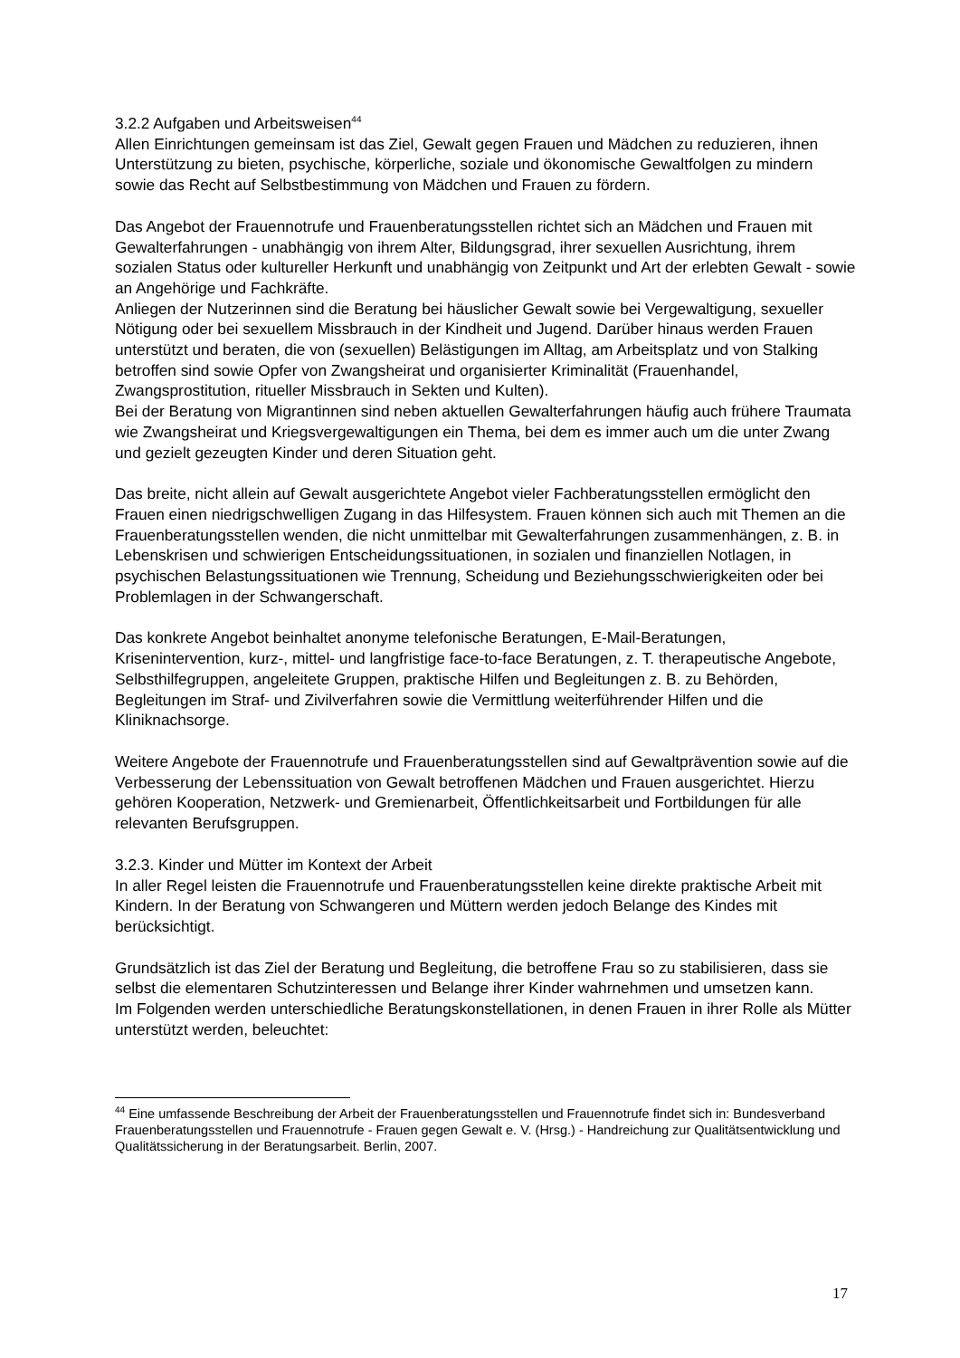3.2.2 Aufgaben und Arbeitsweisen<sup>44</sup>
Allen Einrichtungen gemeinsam ist das Ziel, Gewalt gegen Frauen und Mädchen zu reduzieren, ihnen Unterstützung zu bieten, psychische, körperliche, soziale und ökonomische Gewaltfolgen zu mindern sowie das Recht auf Selbstbestimmung von Mädchen und Frauen zu fördern.
Das Angebot der Frauennotrufe und Frauenberatungsstellen richtet sich an Mädchen und Frauen mit Gewalterfahrungen - unabhängig von ihrem Alter, Bildungsgrad, ihrer sexuellen Ausrichtung, ihrem sozialen Status oder kultureller Herkunft und unabhängig von Zeitpunkt und Art der erlebten Gewalt - sowie an Angehörige und Fachkräfte.
Anliegen der Nutzerinnen sind die Beratung bei häuslicher Gewalt sowie bei Vergewaltigung, sexueller Nötigung oder bei sexuellem Missbrauch in der Kindheit und Jugend. Darüber hinaus werden Frauen unterstützt und beraten, die von (sexuellen) Belästigungen im Alltag, am Arbeitsplatz und von Stalking betroffen sind sowie Opfer von Zwangsheirat und organisierter Kriminalität (Frauenhandel, Zwangsprostitution, ritueller Missbrauch in Sekten und Kulten).
Bei der Beratung von Migrantinnen sind neben aktuellen Gewalterfahrungen häufig auch frühere Traumata wie Zwangsheirat und Kriegsvergewaltigungen ein Thema, bei dem es immer auch um die unter Zwang und gezielt gezeugten Kinder und deren Situation geht.
Das breite, nicht allein auf Gewalt ausgerichtete Angebot vieler Fachberatungsstellen ermöglicht den Frauen einen niedrigschwelligen Zugang in das Hilfesystem. Frauen können sich auch mit Themen an die Frauenberatungsstellen wenden, die nicht unmittelbar mit Gewalterfahrungen zusammenhängen, z. B. in Lebenskrisen und schwierigen Entscheidungssituationen, in sozialen und finanziellen Notlagen, in psychischen Belastungssituationen wie Trennung, Scheidung und Beziehungsschwierigkeiten oder bei Problemlagen in der Schwangerschaft.
Das konkrete Angebot beinhaltet anonyme telefonische Beratungen, E-Mail-Beratungen, Krisenintervention, kurz-, mittel- und langfristige face-to-face Beratungen, z. T. therapeutische Angebote, Selbsthilfegruppen, angeleitete Gruppen, praktische Hilfen und Begleitungen z. B. zu Behörden, Begleitungen im Straf- und Zivilverfahren sowie die Vermittlung weiterführender Hilfen und die Kliniknachsorge.
Weitere Angebote der Frauennotrufe und Frauenberatungsstellen sind auf Gewaltprävention sowie auf die Verbesserung der Lebenssituation von Gewalt betroffenen Mädchen und Frauen ausgerichtet. Hierzu gehören Kooperation, Netzwerk- und Gremienarbeit, Öffentlichkeitsarbeit und Fortbildungen für alle relevanten Berufsgruppen.
3.2.3. Kinder und Mütter im Kontext der Arbeit
In aller Regel leisten die Frauennotrufe und Frauenberatungsstellen keine direkte praktische Arbeit mit Kindern. In der Beratung von Schwangeren und Müttern werden jedoch Belange des Kindes mit berücksichtigt.
Grundsätzlich ist das Ziel der Beratung und Begleitung, die betroffene Frau so zu stabilisieren, dass sie selbst die elementaren Schutzinteressen und Belange ihrer Kinder wahrnehmen und umsetzen kann.
Im Folgenden werden unterschiedliche Beratungskonstellationen, in denen Frauen in ihrer Rolle als Mütter unterstützt werden, beleuchtet:
<sup>44</sup> Eine umfassende Beschreibung der Arbeit der Frauenberatungsstellen und Frauennotrufe findet sich in: Bundesverband Frauenberatungsstellen und Frauennotrufe - Frauen gegen Gewalt e. V. (Hrsg.) - Handreichung zur Qualitätsentwicklung und Qualitätssicherung in der Beratungsarbeit. Berlin, 2007.
17